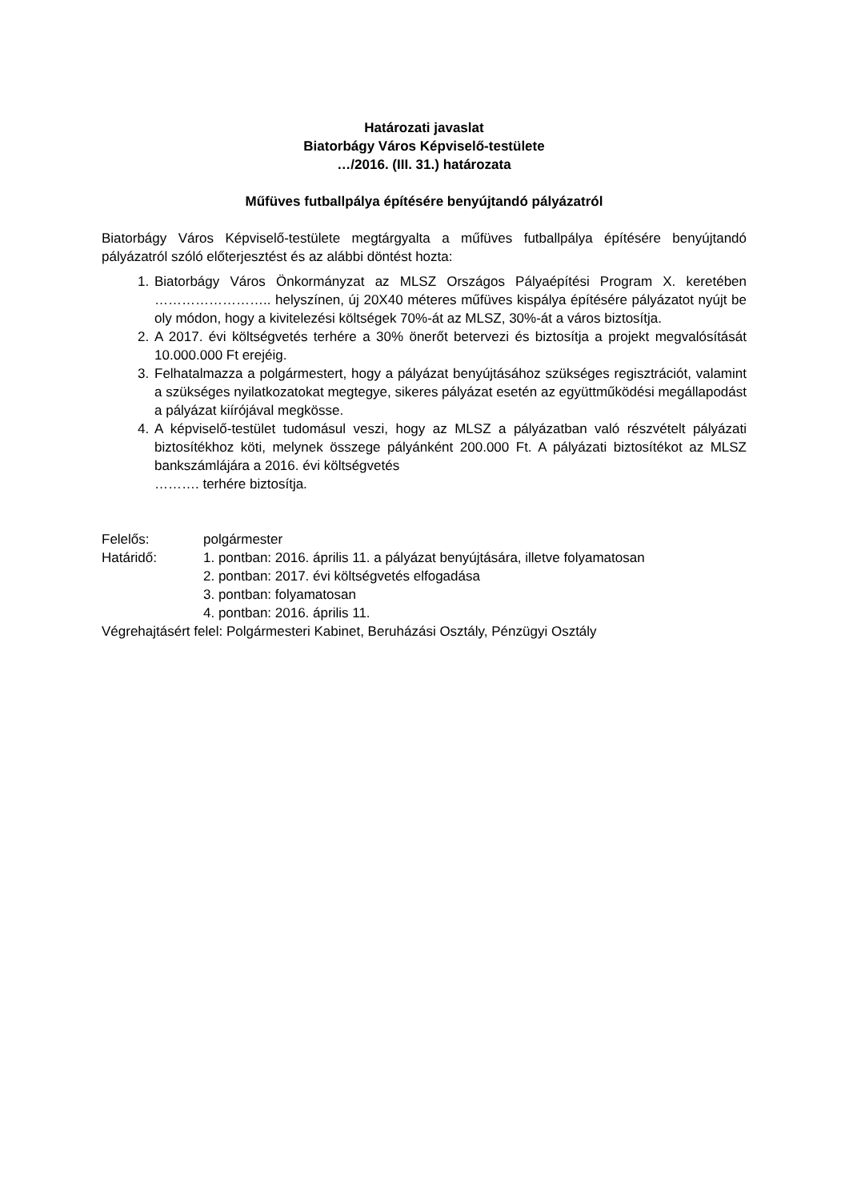Határozati javaslat
Biatorbágy Város Képviselő-testülete
…/2016. (III. 31.) határozata
Műfüves futballpálya építésére benyújtandó pályázatról
Biatorbágy Város Képviselő-testülete megtárgyalta a műfüves futballpálya építésére benyújtandó pályázatról szóló előterjesztést és az alábbi döntést hozta:
1. Biatorbágy Város Önkormányzat az MLSZ Országos Pályaépítési Program X. keretében …………………….. helyszínen, új 20X40 méteres műfüves kispálya építésére pályázatot nyújt be oly módon, hogy a kivitelezési költségek 70%-át az MLSZ, 30%-át a város biztosítja.
2. A 2017. évi költségvetés terhére a 30% önerőt betervezi és biztosítja a projekt megvalósítását 10.000.000 Ft erejéig.
3. Felhatalmazza a polgármestert, hogy a pályázat benyújtásához szükséges regisztrációt, valamint a szükséges nyilatkozatokat megtegye, sikeres pályázat esetén az együttműködési megállapodást a pályázat kiírójával megkösse.
4. A képviselő-testület tudomásul veszi, hogy az MLSZ a pályázatban való részvételt pályázati biztosítékhoz köti, melynek összege pályánként 200.000 Ft. A pályázati biztosítékot az MLSZ bankszámlájára a 2016. évi költségvetés
………. terhére biztosítja.
Felelős: polgármester
Határidő: 1. pontban: 2016. április 11. a pályázat benyújtására, illetve folyamatosan
2. pontban: 2017. évi költségvetés elfogadása
3. pontban: folyamatosan
4. pontban: 2016. április 11.
Végrehajtásért felel: Polgármesteri Kabinet, Beruházási Osztály, Pénzügyi Osztály